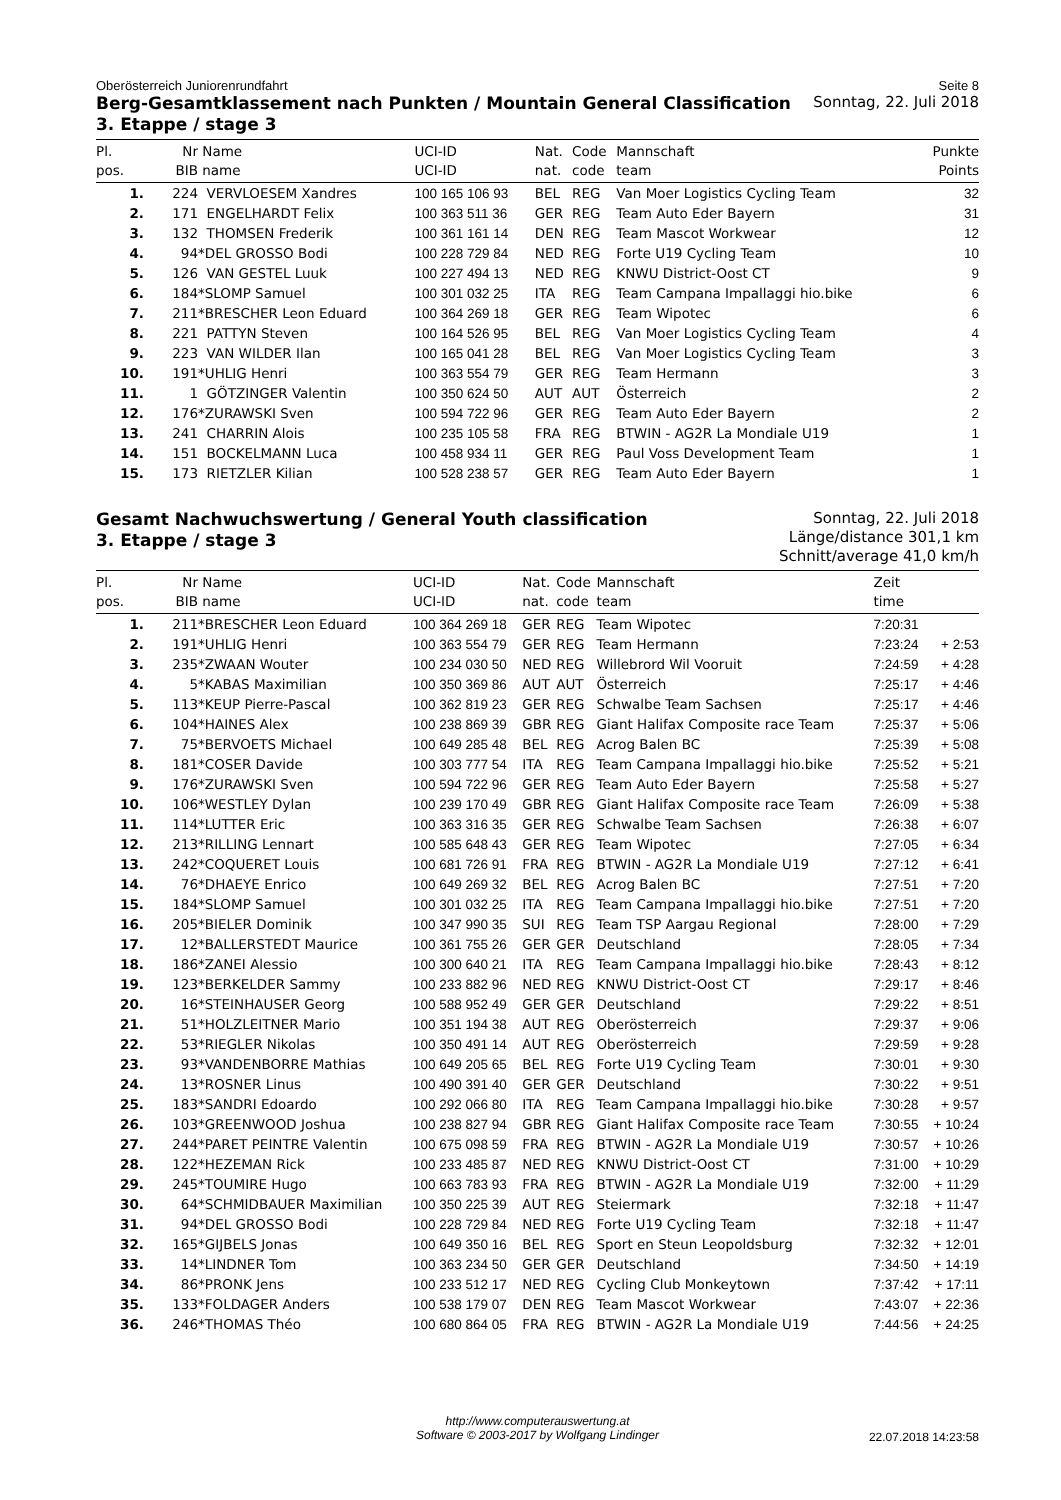Oberösterreich Juniorenrundfahrt Seite 8
Berg-Gesamtklassement nach Punkten / Mountain General Classification
3. Etappe / stage 3
Sonntag, 22. Juli 2018
| Pl. pos. | Nr BIB | Name name | UCI-ID UCI-ID | Nat. nat. | Code code | Mannschaft team | Punkte Points |
| --- | --- | --- | --- | --- | --- | --- | --- |
| 1. | 224 | VERVLOESEM Xandres | 100 165 106 93 | BEL | REG | Van Moer Logistics Cycling Team | 32 |
| 2. | 171 | ENGELHARDT Felix | 100 363 511 36 | GER | REG | Team Auto Eder Bayern | 31 |
| 3. | 132 | THOMSEN Frederik | 100 361 161 14 | DEN | REG | Team Mascot Workwear | 12 |
| 4. | 94 | *DEL GROSSO Bodi | 100 228 729 84 | NED | REG | Forte U19 Cycling Team | 10 |
| 5. | 126 | VAN GESTEL Luuk | 100 227 494 13 | NED | REG | KNWU District-Oost CT | 9 |
| 6. | 184 | *SLOMP Samuel | 100 301 032 25 | ITA | REG | Team Campana Impallaggi hio.bike | 6 |
| 7. | 211 | *BRESCHER Leon Eduard | 100 364 269 18 | GER | REG | Team Wipotec | 6 |
| 8. | 221 | PATTYN Steven | 100 164 526 95 | BEL | REG | Van Moer Logistics Cycling Team | 4 |
| 9. | 223 | VAN WILDER Ilan | 100 165 041 28 | BEL | REG | Van Moer Logistics Cycling Team | 3 |
| 10. | 191 | *UHLIG Henri | 100 363 554 79 | GER | REG | Team Hermann | 3 |
| 11. | 1 | GÖTZINGER Valentin | 100 350 624 50 | AUT | AUT | Österreich | 2 |
| 12. | 176 | *ZURAWSKI Sven | 100 594 722 96 | GER | REG | Team Auto Eder Bayern | 2 |
| 13. | 241 | CHARRIN Alois | 100 235 105 58 | FRA | REG | BTWIN - AG2R La Mondiale U19 | 1 |
| 14. | 151 | BOCKELMANN Luca | 100 458 934 11 | GER | REG | Paul Voss Development Team | 1 |
| 15. | 173 | RIETZLER Kilian | 100 528 238 57 | GER | REG | Team Auto Eder Bayern | 1 |
Gesamt Nachwuchswertung / General Youth classification
3. Etappe / stage 3
Sonntag, 22. Juli 2018
Länge/distance 301,1 km
Schnitt/average 41,0 km/h
| Pl. pos. | Nr BIB | Name name | UCI-ID UCI-ID | Nat. nat. | Code code | Mannschaft team | Zeit time | |
| --- | --- | --- | --- | --- | --- | --- | --- | --- |
| 1. | 211 | *BRESCHER Leon Eduard | 100 364 269 18 | GER | REG | Team Wipotec | 7:20:31 | |
| 2. | 191 | *UHLIG Henri | 100 363 554 79 | GER | REG | Team Hermann | 7:23:24 | + 2:53 |
| 3. | 235 | *ZWAAN Wouter | 100 234 030 50 | NED | REG | Willebrord Wil Vooruit | 7:24:59 | + 4:28 |
| 4. | 5 | *KABAS Maximilian | 100 350 369 86 | AUT | AUT | Österreich | 7:25:17 | + 4:46 |
| 5. | 113 | *KEUP Pierre-Pascal | 100 362 819 23 | GER | REG | Schwalbe Team Sachsen | 7:25:17 | + 4:46 |
| 6. | 104 | *HAINES Alex | 100 238 869 39 | GBR | REG | Giant Halifax Composite race Team | 7:25:37 | + 5:06 |
| 7. | 75 | *BERVOETS Michael | 100 649 285 48 | BEL | REG | Acrog Balen BC | 7:25:39 | + 5:08 |
| 8. | 181 | *COSER Davide | 100 303 777 54 | ITA | REG | Team Campana Impallaggi hio.bike | 7:25:52 | + 5:21 |
| 9. | 176 | *ZURAWSKI Sven | 100 594 722 96 | GER | REG | Team Auto Eder Bayern | 7:25:58 | + 5:27 |
| 10. | 106 | *WESTLEY Dylan | 100 239 170 49 | GBR | REG | Giant Halifax Composite race Team | 7:26:09 | + 5:38 |
| 11. | 114 | *LUTTER Eric | 100 363 316 35 | GER | REG | Schwalbe Team Sachsen | 7:26:38 | + 6:07 |
| 12. | 213 | *RILLING Lennart | 100 585 648 43 | GER | REG | Team Wipotec | 7:27:05 | + 6:34 |
| 13. | 242 | *COQUERET Louis | 100 681 726 91 | FRA | REG | BTWIN - AG2R La Mondiale U19 | 7:27:12 | + 6:41 |
| 14. | 76 | *DHAEYE Enrico | 100 649 269 32 | BEL | REG | Acrog Balen BC | 7:27:51 | + 7:20 |
| 15. | 184 | *SLOMP Samuel | 100 301 032 25 | ITA | REG | Team Campana Impallaggi hio.bike | 7:27:51 | + 7:20 |
| 16. | 205 | *BIELER Dominik | 100 347 990 35 | SUI | REG | Team TSP Aargau Regional | 7:28:00 | + 7:29 |
| 17. | 12 | *BALLERSTEDT Maurice | 100 361 755 26 | GER | GER | Deutschland | 7:28:05 | + 7:34 |
| 18. | 186 | *ZANEI Alessio | 100 300 640 21 | ITA | REG | Team Campana Impallaggi hio.bike | 7:28:43 | + 8:12 |
| 19. | 123 | *BERKELDER Sammy | 100 233 882 96 | NED | REG | KNWU District-Oost CT | 7:29:17 | + 8:46 |
| 20. | 16 | *STEINHAUSER Georg | 100 588 952 49 | GER | GER | Deutschland | 7:29:22 | + 8:51 |
| 21. | 51 | *HOLZLEITNER Mario | 100 351 194 38 | AUT | REG | Oberösterreich | 7:29:37 | + 9:06 |
| 22. | 53 | *RIEGLER Nikolas | 100 350 491 14 | AUT | REG | Oberösterreich | 7:29:59 | + 9:28 |
| 23. | 93 | *VANDENBORRE Mathias | 100 649 205 65 | BEL | REG | Forte U19 Cycling Team | 7:30:01 | + 9:30 |
| 24. | 13 | *ROSNER Linus | 100 490 391 40 | GER | GER | Deutschland | 7:30:22 | + 9:51 |
| 25. | 183 | *SANDRI Edoardo | 100 292 066 80 | ITA | REG | Team Campana Impallaggi hio.bike | 7:30:28 | + 9:57 |
| 26. | 103 | *GREENWOOD Joshua | 100 238 827 94 | GBR | REG | Giant Halifax Composite race Team | 7:30:55 | + 10:24 |
| 27. | 244 | *PARET PEINTRE Valentin | 100 675 098 59 | FRA | REG | BTWIN - AG2R La Mondiale U19 | 7:30:57 | + 10:26 |
| 28. | 122 | *HEZEMAN Rick | 100 233 485 87 | NED | REG | KNWU District-Oost CT | 7:31:00 | + 10:29 |
| 29. | 245 | *TOUMIRE Hugo | 100 663 783 93 | FRA | REG | BTWIN - AG2R La Mondiale U19 | 7:32:00 | + 11:29 |
| 30. | 64 | *SCHMIDBAUER Maximilian | 100 350 225 39 | AUT | REG | Steiermark | 7:32:18 | + 11:47 |
| 31. | 94 | *DEL GROSSO Bodi | 100 228 729 84 | NED | REG | Forte U19 Cycling Team | 7:32:18 | + 11:47 |
| 32. | 165 | *GIJBELS Jonas | 100 649 350 16 | BEL | REG | Sport en Steun Leopoldsburg | 7:32:32 | + 12:01 |
| 33. | 14 | *LINDNER Tom | 100 363 234 50 | GER | GER | Deutschland | 7:34:50 | + 14:19 |
| 34. | 86 | *PRONK Jens | 100 233 512 17 | NED | REG | Cycling Club Monkeytown | 7:37:42 | + 17:11 |
| 35. | 133 | *FOLDAGER Anders | 100 538 179 07 | DEN | REG | Team Mascot Workwear | 7:43:07 | + 22:36 |
| 36. | 246 | *THOMAS Théo | 100 680 864 05 | FRA | REG | BTWIN - AG2R La Mondiale U19 | 7:44:56 | + 24:25 |
http://www.computerauswertung.at
Software © 2003-2017 by Wolfgang Lindinger
22.07.2018 14:23:58